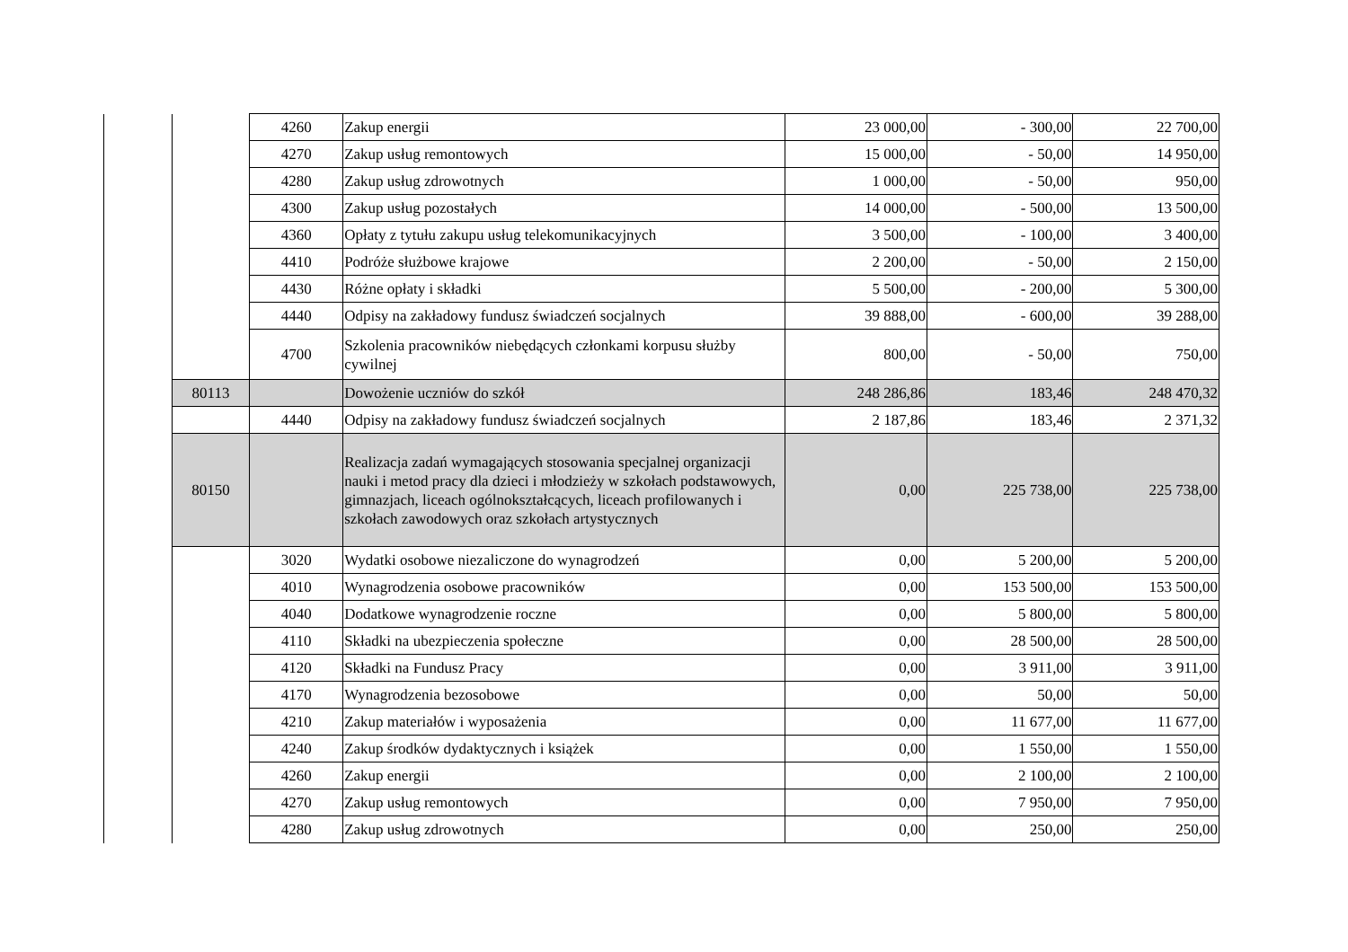| | | 4260 | Zakup energii | 23 000,00 | - 300,00 | 22 700,00 |
| | | 4270 | Zakup usług remontowych | 15 000,00 | - 50,00 | 14 950,00 |
| | | 4280 | Zakup usług zdrowotnych | 1 000,00 | - 50,00 | 950,00 |
| | | 4300 | Zakup usług pozostałych | 14 000,00 | - 500,00 | 13 500,00 |
| | | 4360 | Opłaty z tytułu zakupu usług telekomunikacyjnych | 3 500,00 | - 100,00 | 3 400,00 |
| | | 4410 | Podróże służbowe krajowe | 2 200,00 | - 50,00 | 2 150,00 |
| | | 4430 | Różne opłaty i składki | 5 500,00 | - 200,00 | 5 300,00 |
| | | 4440 | Odpisy na zakładowy fundusz świadczeń socjalnych | 39 888,00 | - 600,00 | 39 288,00 |
| | | 4700 | Szkolenia pracowników niebędących członkami korpusu służby cywilnej | 800,00 | - 50,00 | 750,00 |
| | 80113 | | Dowożenie uczniów do szkół | 248 286,86 | 183,46 | 248 470,32 |
| | | 4440 | Odpisy na zakładowy fundusz świadczeń socjalnych | 2 187,86 | 183,46 | 2 371,32 |
| | 80150 | | Realizacja zadań wymagających stosowania specjalnej organizacji nauki i metod pracy dla dzieci i młodzieży w szkołach podstawowych, gimnazjach, liceach ogólnokształcących, liceach profilowanych i szkołach zawodowych oraz szkołach artystycznych | 0,00 | 225 738,00 | 225 738,00 |
| | | 3020 | Wydatki osobowe niezaliczone do wynagrodzeń | 0,00 | 5 200,00 | 5 200,00 |
| | | 4010 | Wynagrodzenia osobowe pracowników | 0,00 | 153 500,00 | 153 500,00 |
| | | 4040 | Dodatkowe wynagrodzenie roczne | 0,00 | 5 800,00 | 5 800,00 |
| | | 4110 | Składki na ubezpieczenia społeczne | 0,00 | 28 500,00 | 28 500,00 |
| | | 4120 | Składki na Fundusz Pracy | 0,00 | 3 911,00 | 3 911,00 |
| | | 4170 | Wynagrodzenia bezosobowe | 0,00 | 50,00 | 50,00 |
| | | 4210 | Zakup materiałów i wyposażenia | 0,00 | 11 677,00 | 11 677,00 |
| | | 4240 | Zakup środków dydaktycznych i książek | 0,00 | 1 550,00 | 1 550,00 |
| | | 4260 | Zakup energii | 0,00 | 2 100,00 | 2 100,00 |
| | | 4270 | Zakup usług remontowych | 0,00 | 7 950,00 | 7 950,00 |
| | | 4280 | Zakup usług zdrowotnych | 0,00 | 250,00 | 250,00 |